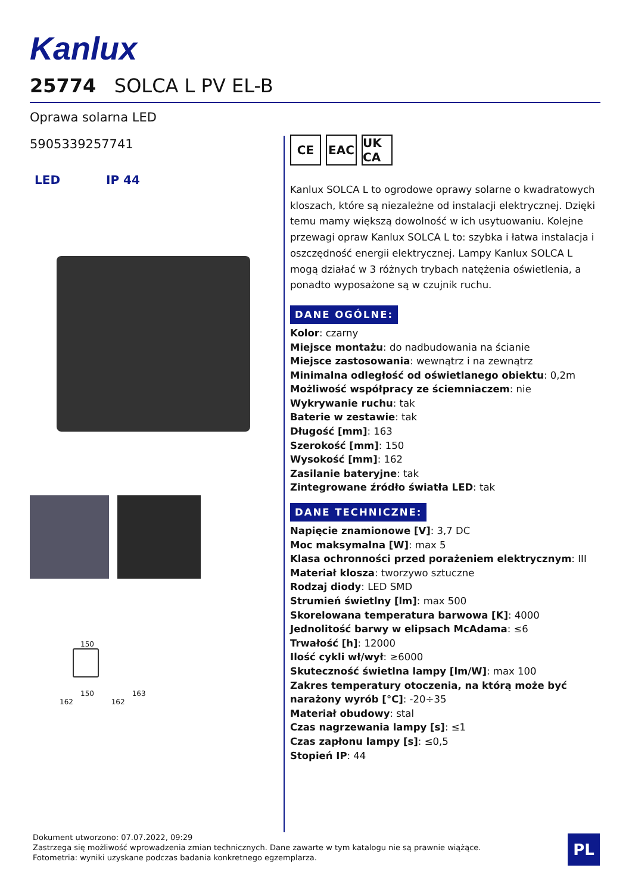Kanlux
25774 SOLCA L PV EL-B
Oprawa solarna LED
5905339257741
LED IP 44
CE EAC UK CA
Kanlux SOLCA L to ogrodowe oprawy solarne o kwadratowych kloszach, które są niezależne od instalacji elektrycznej. Dzięki temu mamy większą dowolność w ich usytuowaniu. Kolejne przewagi opraw Kanlux SOLCA L to: szybka i łatwa instalacja i oszczędność energii elektrycznej. Lampy Kanlux SOLCA L mogą działać w 3 różnych trybach natężenia oświetlenia, a ponadto wyposażone są w czujnik ruchu.
DANE OGÓLNE:
Kolor: czarny
Miejsce montażu: do nadbudowania na ścianie
Miejsce zastosowania: wewnątrz i na zewnątrz
Minimalna odległość od oświetlanego obiektu: 0,2m
Możliwość współpracy ze ściemniaczem: nie
Wykrywanie ruchu: tak
Baterie w zestawie: tak
Długość [mm]: 163
Szerokość [mm]: 150
Wysokość [mm]: 162
Zasilanie bateryjne: tak
Zintegrowane źródło światła LED: tak
DANE TECHNICZNE:
Napięcie znamionowe [V]: 3,7 DC
Moc maksymalna [W]: max 5
Klasa ochronności przed porażeniem elektrycznym: III
Materiał klosza: tworzywo sztuczne
Rodzaj diody: LED SMD
Strumień świetlny [lm]: max 500
Skorelowana temperatura barwowa [K]: 4000
Jednolitość barwy w elipsach McAdama: ≤6
Trwałość [h]: 12000
Ilość cykli wł/wył: ≥6000
Skuteczność świetlna lampy [lm/W]: max 100
Zakres temperatury otoczenia, na którą może być narażony wyrób [°C]: -20÷35
Materiał obudowy: stal
Czas nagrzewania lampy [s]: ≤1
Czas zapłonu lampy [s]: ≤0,5
Stopień IP: 44
150
150 163
162 162
Dokument utworzono: 07.07.2022, 09:29
Zastrzega się możliwość wprowadzenia zmian technicznych. Dane zawarte w tym katalogu nie są prawnie wiążące.
Fotometria: wyniki uzyskane podczas badania konkretnego egzemplarza.
PL